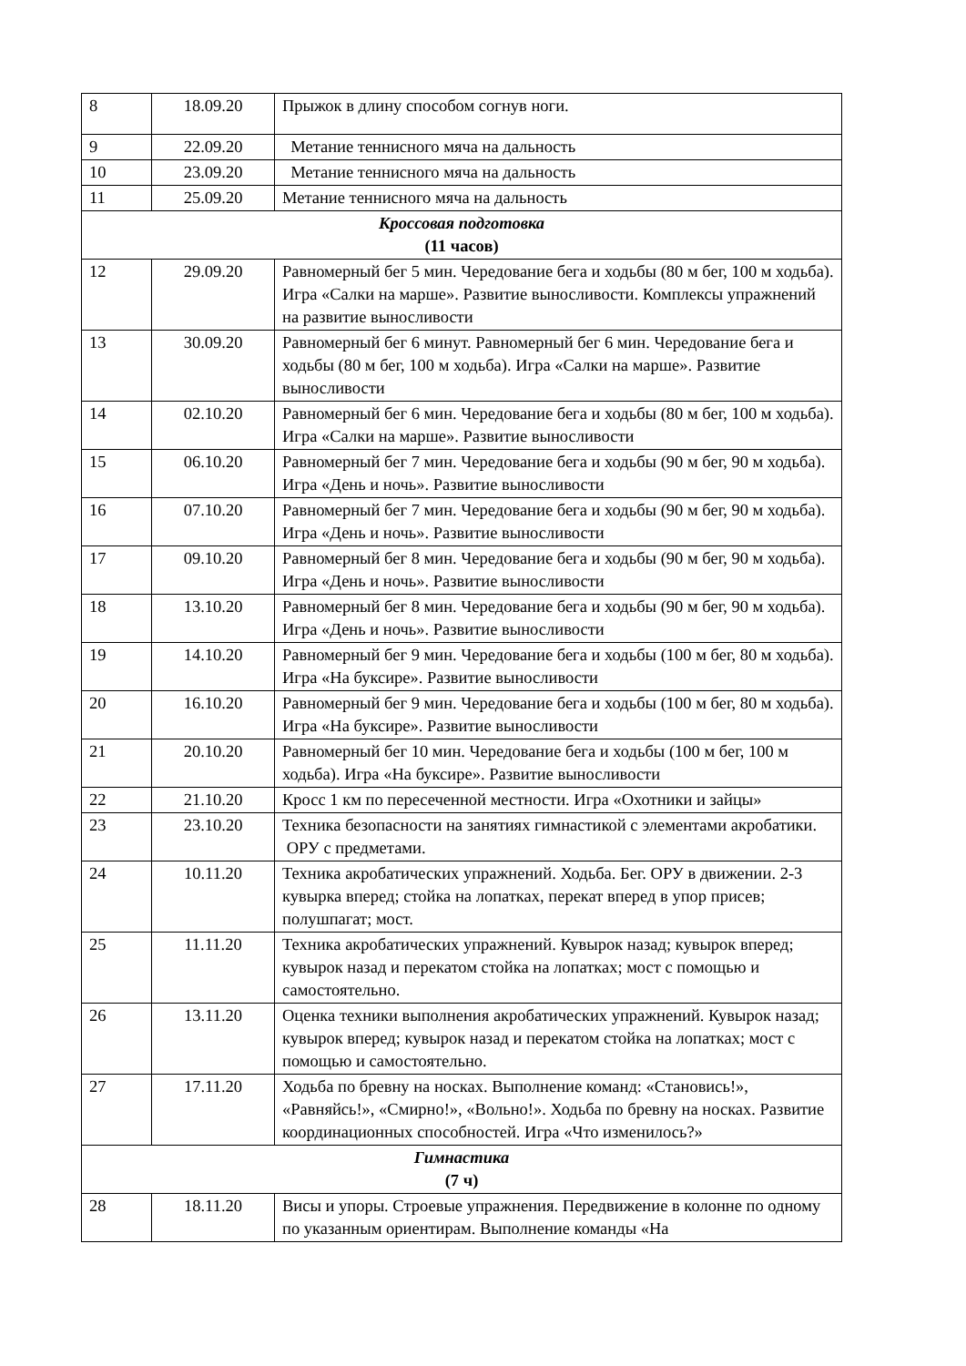| 8 | 18.09.20 | Прыжок в длину способом согнув ноги. |
| 9 | 22.09.20 | Метание теннисного мяча на дальность |
| 10 | 23.09.20 | Метание теннисного мяча на дальность |
| 11 | 25.09.20 | Метание теннисного мяча на дальность |
| Кроссовая подготовка (11 часов) | | |
| 12 | 29.09.20 | Равномерный бег 5 мин. Чередование бега и ходьбы (80 м бег, 100 м ходьба). Игра «Салки на марше». Развитие выносливости. Комплексы упражнений на развитие выносливости |
| 13 | 30.09.20 | Равномерный бег 6 минут. Равномерный бег 6 мин. Чередование бега и ходьбы (80 м бег, 100 м ходьба). Игра «Салки на марше». Развитие выносливости |
| 14 | 02.10.20 | Равномерный бег 6 мин. Чередование бега и ходьбы (80 м бег, 100 м ходьба). Игра «Салки на марше». Развитие выносливости |
| 15 | 06.10.20 | Равномерный бег 7 мин. Чередование бега и ходьбы (90 м бег, 90 м ходьба). Игра «День и ночь». Развитие выносливости |
| 16 | 07.10.20 | Равномерный бег 7 мин. Чередование бега и ходьбы (90 м бег, 90 м ходьба). Игра «День и ночь». Развитие выносливости |
| 17 | 09.10.20 | Равномерный бег 8 мин. Чередование бега и ходьбы (90 м бег, 90 м ходьба). Игра «День и ночь». Развитие выносливости |
| 18 | 13.10.20 | Равномерный бег 8 мин. Чередование бега и ходьбы (90 м бег, 90 м ходьба). Игра «День и ночь». Развитие выносливости |
| 19 | 14.10.20 | Равномерный бег 9 мин. Чередование бега и ходьбы (100 м бег, 80 м ходьба). Игра «На буксире». Развитие выносливости |
| 20 | 16.10.20 | Равномерный бег 9 мин. Чередование бега и ходьбы (100 м бег, 80 м ходьба). Игра «На буксире». Развитие выносливости |
| 21 | 20.10.20 | Равномерный бег 10 мин. Чередование бега и ходьбы (100 м бег, 100 м ходьба). Игра «На буксире». Развитие выносливости |
| 22 | 21.10.20 | Кросс 1 км по пересеченной местности. Игра «Охотники и зайцы» |
| 23 | 23.10.20 | Техника безопасности на занятиях гимнастикой с элементами акробатики. ОРУ с предметами. |
| 24 | 10.11.20 | Техника акробатических упражнений. Ходьба. Бег. ОРУ в движении. 2-3 кувырка вперед; стойка на лопатках, перекат вперед в упор присев; полушпагат; мост. |
| 25 | 11.11.20 | Техника акробатических упражнений. Кувырок назад; кувырок вперед; кувырок назад и перекатом стойка на лопатках; мост с помощью и самостоятельно. |
| 26 | 13.11.20 | Оценка техники выполнения акробатических упражнений. Кувырок назад; кувырок вперед; кувырок назад и перекатом стойка на лопатках; мост с помощью и самостоятельно. |
| 27 | 17.11.20 | Ходьба по бревну на носках. Выполнение команд: «Становись!», «Равняйсь!», «Смирно!», «Вольно!». Ходьба по бревну на носках. Развитие координационных способностей. Игра «Что изменилось?» |
| Гимнастика (7 ч) | | |
| 28 | 18.11.20 | Висы и упоры. Строевые упражнения. Передвижение в колонне по одному по указанным ориентирам. Выполнение команды «На |